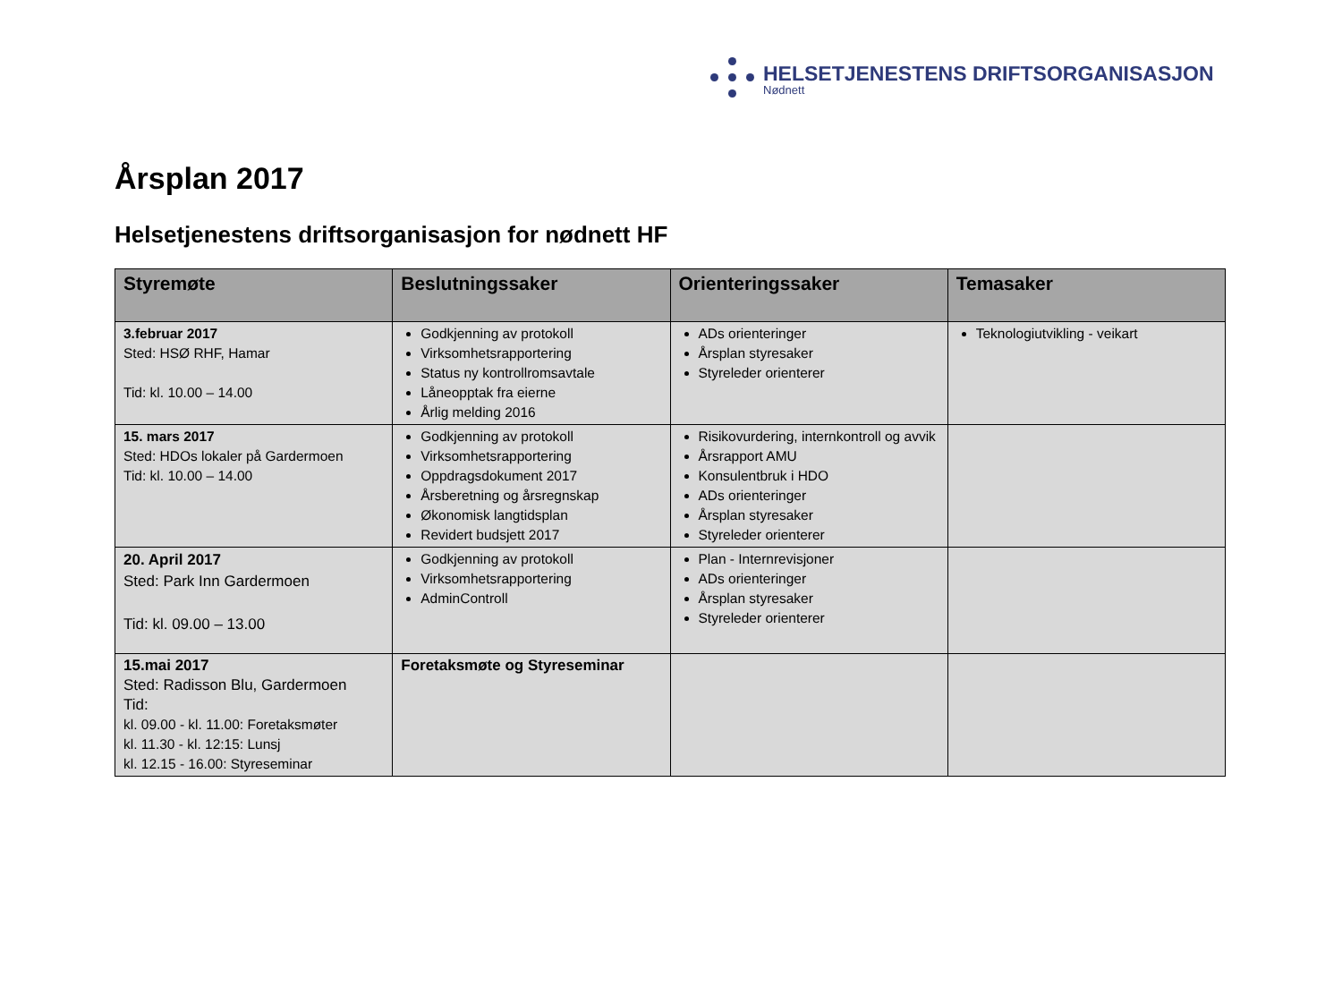HELSETJENESTENS DRIFTSORGANISASJON
Nødnett
Årsplan 2017
Helsetjenestens driftsorganisasjon for nødnett HF
| Styremøte | Beslutningssaker | Orienteringssaker | Temasaker |
| --- | --- | --- | --- |
| 3.februar 2017 Sted: HSØ RHF, Hamar Tid: kl. 10.00 – 14.00 | Godkjenning av protokoll Virksomhetsrapportering Status ny kontrollromsavtale Låneopptak fra eierne Årlig melding 2016 | ADs orienteringer Årsplan styresaker Styreleder orienterer | Teknologiutvikling - veikart |
| 15. mars 2017 Sted: HDOs lokaler på Gardermoen Tid: kl. 10.00 – 14.00 | Godkjenning av protokoll Virksomhetsrapportering Oppdragsdokument 2017 Årsberetning og årsregnskap Økonomisk langtidsplan Revidert budsjett 2017 | Risikovurdering, internkontroll og avvik Årsrapport AMU Konsulentbruk i HDO ADs orienteringer Årsplan styresaker Styreleder orienterer | |
| 20. April 2017 Sted: Park Inn Gardermoen Tid: kl. 09.00 – 13.00 | Godkjenning av protokoll Virksomhetsrapportering AdminControll | Plan - Internrevisjoner ADs orienteringer Årsplan styresaker Styreleder orienterer | |
| 15.mai 2017 Sted: Radisson Blu, Gardermoen Tid: kl. 09.00 - kl. 11.00: Foretaksmøter kl. 11.30 - kl. 12:15: Lunsj kl. 12.15 - 16.00: Styreseminar | Foretaksmøte og Styreseminar | | |